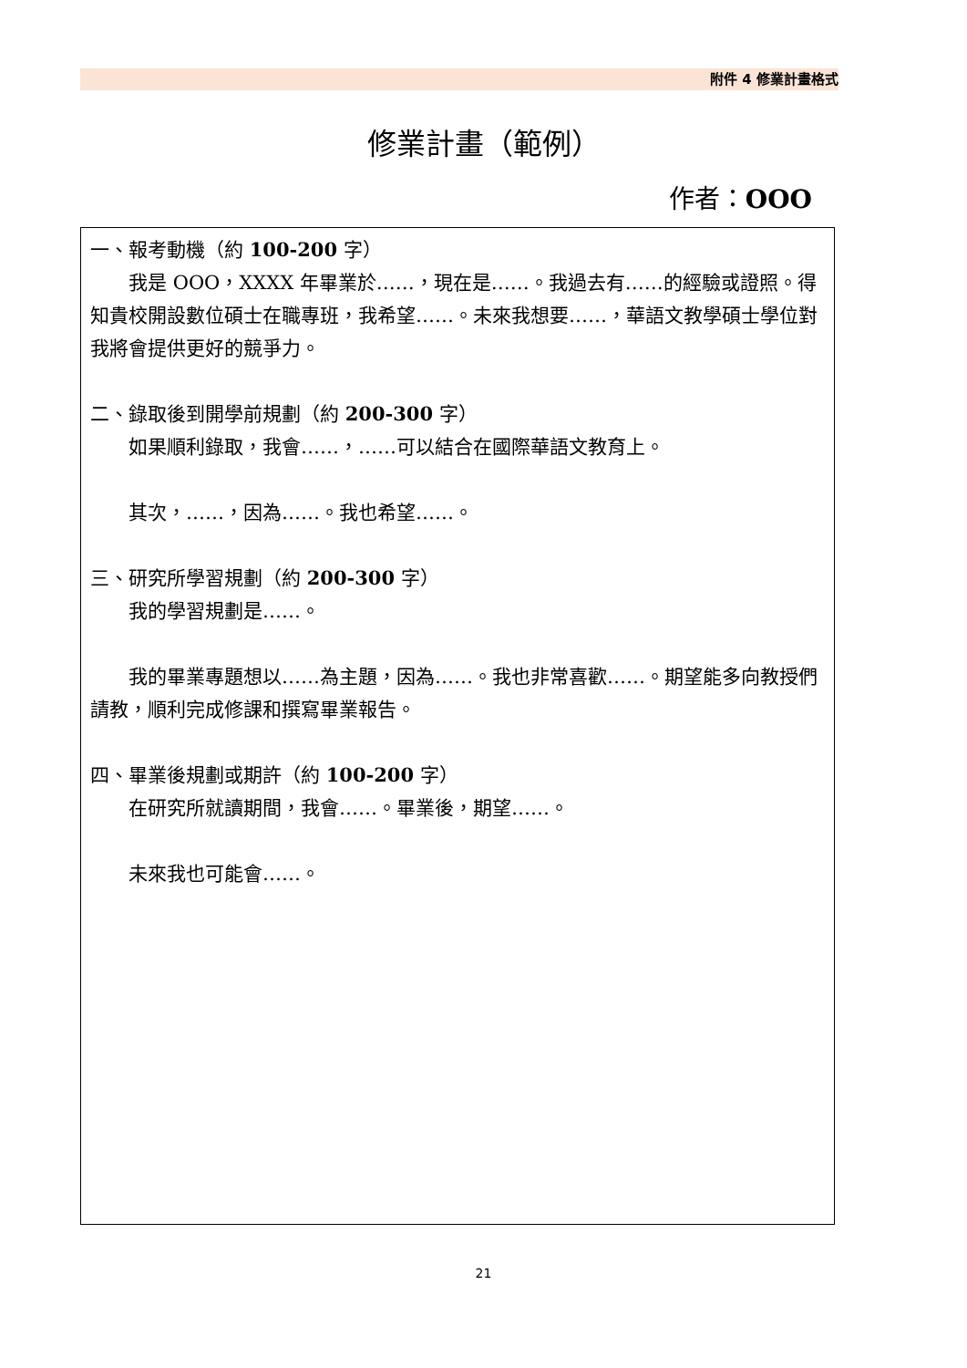附件 4 修業計畫格式
修業計畫（範例）
作者：OOO
一、報考動機（約 100-200 字）
我是 OOO，XXXX 年畢業於……，現在是……。我過去有……的經驗或證照。得知貴校開設數位碩士在職專班，我希望……。未來我想要……，華語文教學碩士學位對我將會提供更好的競爭力。
二、錄取後到開學前規劃（約 200-300 字）
如果順利錄取，我會……，……可以結合在國際華語文教育上。
其次，……，因為……。我也希望……。
三、研究所學習規劃（約 200-300 字）
我的學習規劃是……。
我的畢業專題想以……為主題，因為……。我也非常喜歡……。期望能多向教授們請教，順利完成修課和撰寫畢業報告。
四、畢業後規劃或期許（約 100-200 字）
在研究所就讀期間，我會……。畢業後，期望……。
未來我也可能會……。
21